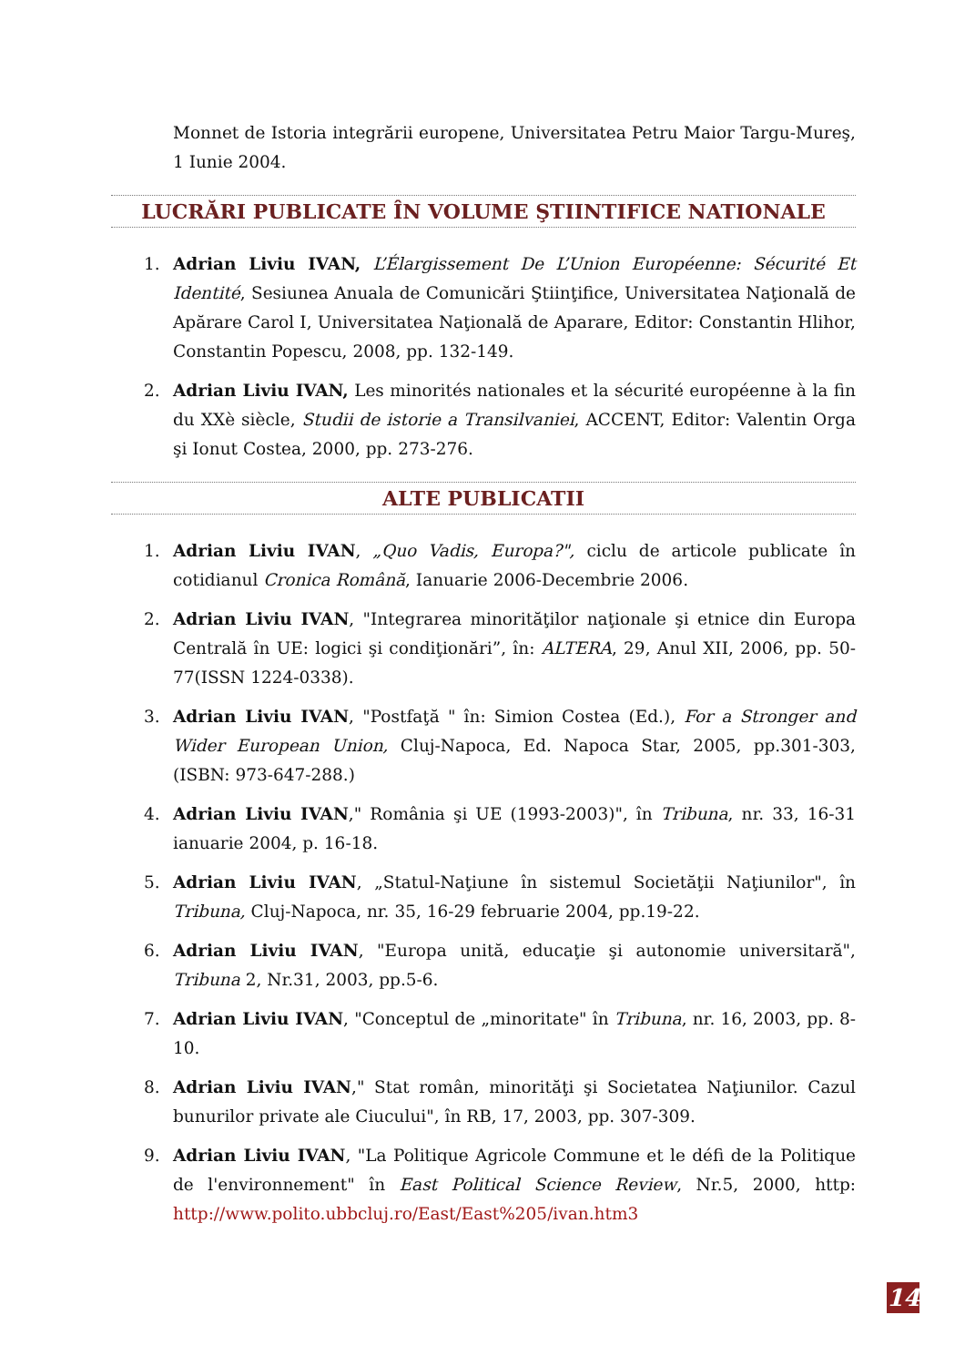Monnet de Istoria integrării europene, Universitatea Petru Maior Targu-Mureş, 1 Iunie 2004.
LUCRĂRI PUBLICATE ÎN VOLUME ŞTIINTIFICE NATIONALE
1. Adrian Liviu IVAN, L’Élargissement De L’Union Européenne: Sécurité Et Identité, Sesiunea Anuala de Comunicări Ştiinţifice, Universitatea Naţională de Apărare Carol I, Universitatea Naţională de Aparare, Editor: Constantin Hlihor, Constantin Popescu, 2008, pp. 132-149.
2. Adrian Liviu IVAN, Les minorités nationales et la sécurité européenne à la fin du XXè siècle, Studii de istorie a Transilvaniei, ACCENT, Editor: Valentin Orga şi Ionut Costea, 2000, pp. 273-276.
ALTE PUBLICATII
1. Adrian Liviu IVAN, „Quo Vadis, Europa?", ciclu de articole publicate în cotidianul Cronica Română, Ianuarie 2006-Decembrie 2006.
2. Adrian Liviu IVAN, "Integrarea minorităţilor naţionale şi etnice din Europa Centrală în UE: logici şi condiţionări”, în: ALTERA, 29, Anul XII, 2006, pp. 50-77(ISSN 1224-0338).
3. Adrian Liviu IVAN, "Postfaţă " în: Simion Costea (Ed.), For a Stronger and Wider European Union, Cluj-Napoca, Ed. Napoca Star, 2005, pp.301-303, (ISBN: 973-647-288.)
4. Adrian Liviu IVAN," România şi UE (1993-2003)", în Tribuna, nr. 33, 16-31 ianuarie 2004, p. 16-18.
5. Adrian Liviu IVAN, „Statul-Naţiune în sistemul Societăţii Naţiunilor", în Tribuna, Cluj-Napoca, nr. 35, 16-29 februarie 2004, pp.19-22.
6. Adrian Liviu IVAN, "Europa unită, educaţie şi autonomie universitară", Tribuna 2, Nr.31, 2003, pp.5-6.
7. Adrian Liviu IVAN, "Conceptul de „minoritate" în Tribuna, nr. 16, 2003, pp. 8-10.
8. Adrian Liviu IVAN," Stat român, minorităţi şi Societatea Naţiunilor. Cazul bunurilor private ale Ciucului", în RB, 17, 2003, pp. 307-309.
9. Adrian Liviu IVAN, "La Politique Agricole Commune et le défi de la Politique de l'environnement" în East Political Science Review, Nr.5, 2000, http: http://www.polito.ubbcluj.ro/East/East%205/ivan.htm3
14